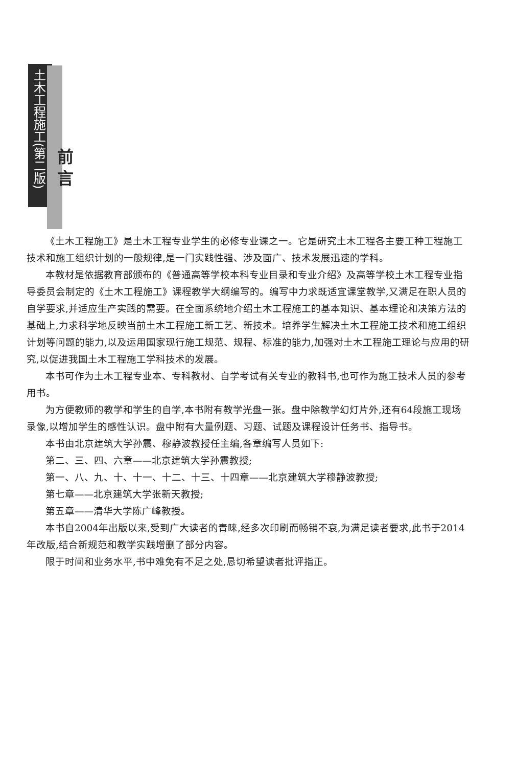土木工程施工(第二版)
前言
《土木工程施工》是土木工程专业学生的必修专业课之一。它是研究土木工程各主要工种工程施工技术和施工组织计划的一般规律,是一门实践性强、涉及面广、技术发展迅速的学科。
本教材是依据教育部颁布的《普通高等学校本科专业目录和专业介绍》及高等学校土木工程专业指导委员会制定的《土木工程施工》课程教学大纲编写的。编写中力求既适宜课堂教学,又满足在职人员的自学要求,并适应生产实践的需要。在全面系统地介绍土木工程施工的基本知识、基本理论和决策方法的基础上,力求科学地反映当前土木工程施工新工艺、新技术。培养学生解决土木工程施工技术和施工组织计划等问题的能力,以及运用国家现行施工规范、规程、标准的能力,加强对土木工程施工理论与应用的研究,以促进我国土木工程施工学科技术的发展。
本书可作为土木工程专业本、专科教材、自学考试有关专业的教科书,也可作为施工技术人员的参考用书。
为方便教师的教学和学生的自学,本书附有教学光盘一张。盘中除教学幻灯片外,还有64段施工现场录像,以增加学生的感性认识。盘中附有大量例题、习题、试题及课程设计任务书、指导书。
本书由北京建筑大学孙震、穆静波教授任主编,各章编写人员如下:
第二、三、四、六章——北京建筑大学孙震教授;
第一、八、九、十、十一、十二、十三、十四章——北京建筑大学穆静波教授;
第七章——北京建筑大学张新天教授;
第五章——清华大学陈广峰教授。
本书自2004年出版以来,受到广大读者的青睐,经多次印刷而畅销不衰,为满足读者要求,此书于2014年改版,结合新规范和教学实践增删了部分内容。
限于时间和业务水平,书中难免有不足之处,恳切希望读者批评指正。